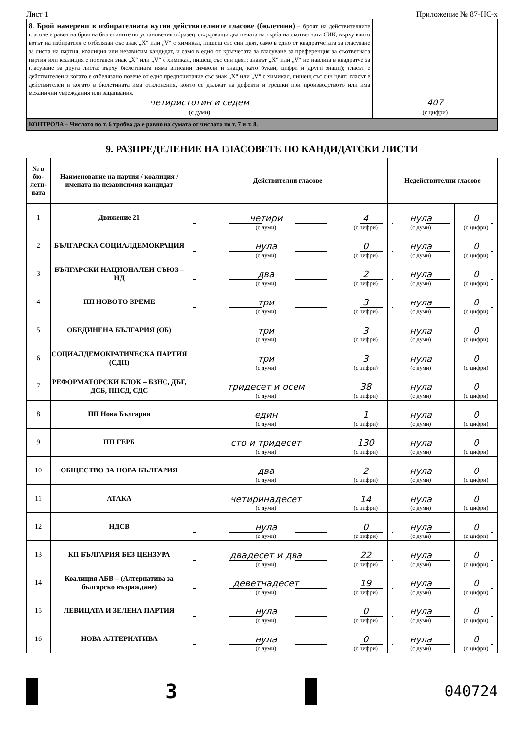Лист 1 Приложение № 87-НС-х
| 8. Брой намерени в избирателната кутия действителните гласове (бюлетини) – броят на действителните гласове е равен на броя на бюлетините по установения образец, съдържащи два печата на гърба на съответната СИК, върху които вотът на избирателя е отбелязан със знак „X“ или „V“ с химикал, пишещ със син цвят, само в едно от квадратчетата за гласуване за листа на партия, коалиция или независим кандидат, и само в едно от кръгчетата за гласуване за преференция за съответната партия или коалиция е поставен знак „X“ или „V“ с химикал, пишещ със син цвят; знакът „X“ или „V“ не навлиза в квадратче за гласуване за друга листа; върху бюлетината няма вписани символи и знаци, като букви, цифри и други знаци); гласът е действителен и когато е отбелязано повече от едно предпочитание със знак „X“ или „V“ с химикал, пишещ със син цвят; гласът е действителен и когато в бюлетината има отклонения, които се дължат на дефекти и грешки при производството или има механични увреждания или зацапвания. четиристотин и седем (с думи) | 407 (с цифри) |
| КОНТРОЛА – Числото по т. 6 трябва да е равно на сумата от числата по т. 7 и т. 8. | |
9. РАЗПРЕДЕЛЕНИЕ НА ГЛАСОВЕТЕ ПО КАНДИДАТСКИ ЛИСТИ
| № в бю-летн-ната | Наименование на партия / коалиция / имената на независимия кандидат | Действителни гласове | | Недействителни гласове | |
| --- | --- | --- | --- | --- | --- |
| 1 | Движение 21 | четири (с думи) | 4 (с цифри) | нула (с думи) | 0 (с цифри) |
| 2 | БЪЛГАРСКА СОЦИАЛДЕМОКРАЦИЯ | нула (с думи) | 0 (с цифри) | нула (с думи) | 0 (с цифри) |
| 3 | БЪЛГАРСКИ НАЦИОНАЛЕН СЪЮЗ – НД | два (с думи) | 2 (с цифри) | нула (с думи) | 0 (с цифри) |
| 4 | ПП НОВОТО ВРЕМЕ | три (с думи) | 3 (с цифри) | нула (с думи) | 0 (с цифри) |
| 5 | ОБЕДИНЕНА БЪЛГАРИЯ (ОБ) | три (с думи) | 3 (с цифри) | нула (с думи) | 0 (с цифри) |
| 6 | СОЦИАЛДЕМОКРАТИЧЕСКА ПАРТИЯ (СДП) | три (с думи) | 3 (с цифри) | нула (с думи) | 0 (с цифри) |
| 7 | РЕФОРМАТОРСКИ БЛОК – БЗНС, ДБГ, ДСБ, ППСД, СДС | тридесет и осем (с думи) | 38 (с цифри) | нула (с думи) | 0 (с цифри) |
| 8 | ПП Нова България | един (с думи) | 1 (с цифри) | нула (с думи) | 0 (с цифри) |
| 9 | ПП ГЕРБ | сто и тридесет (с думи) | 130 (с цифри) | нула (с думи) | 0 (с цифри) |
| 10 | ОБЩЕСТВО ЗА НОВА БЪЛГАРИЯ | два (с думи) | 2 (с цифри) | нула (с думи) | 0 (с цифри) |
| 11 | АТАКА | четиринадесет (с думи) | 14 (с цифри) | нула (с думи) | 0 (с цифри) |
| 12 | НДСВ | нула (с думи) | 0 (с цифри) | нула (с думи) | 0 (с цифри) |
| 13 | КП БЪЛГАРИЯ БЕЗ ЦЕНЗУРА | двадесет и два (с думи) | 22 (с цифри) | нула (с думи) | 0 (с цифри) |
| 14 | Коалиция АБВ – (Алтернатива за българско възраждане) | деветнадесет (с думи) | 19 (с цифри) | нула (с думи) | 0 (с цифри) |
| 15 | ЛЕВИЦАТА И ЗЕЛЕНА ПАРТИЯ | нула (с думи) | 0 (с цифри) | нула (с думи) | 0 (с цифри) |
| 16 | НОВА АЛТЕРНАТИВА | нула (с думи) | 0 (с цифри) | нула (с думи) | 0 (с цифри) |
3
040724